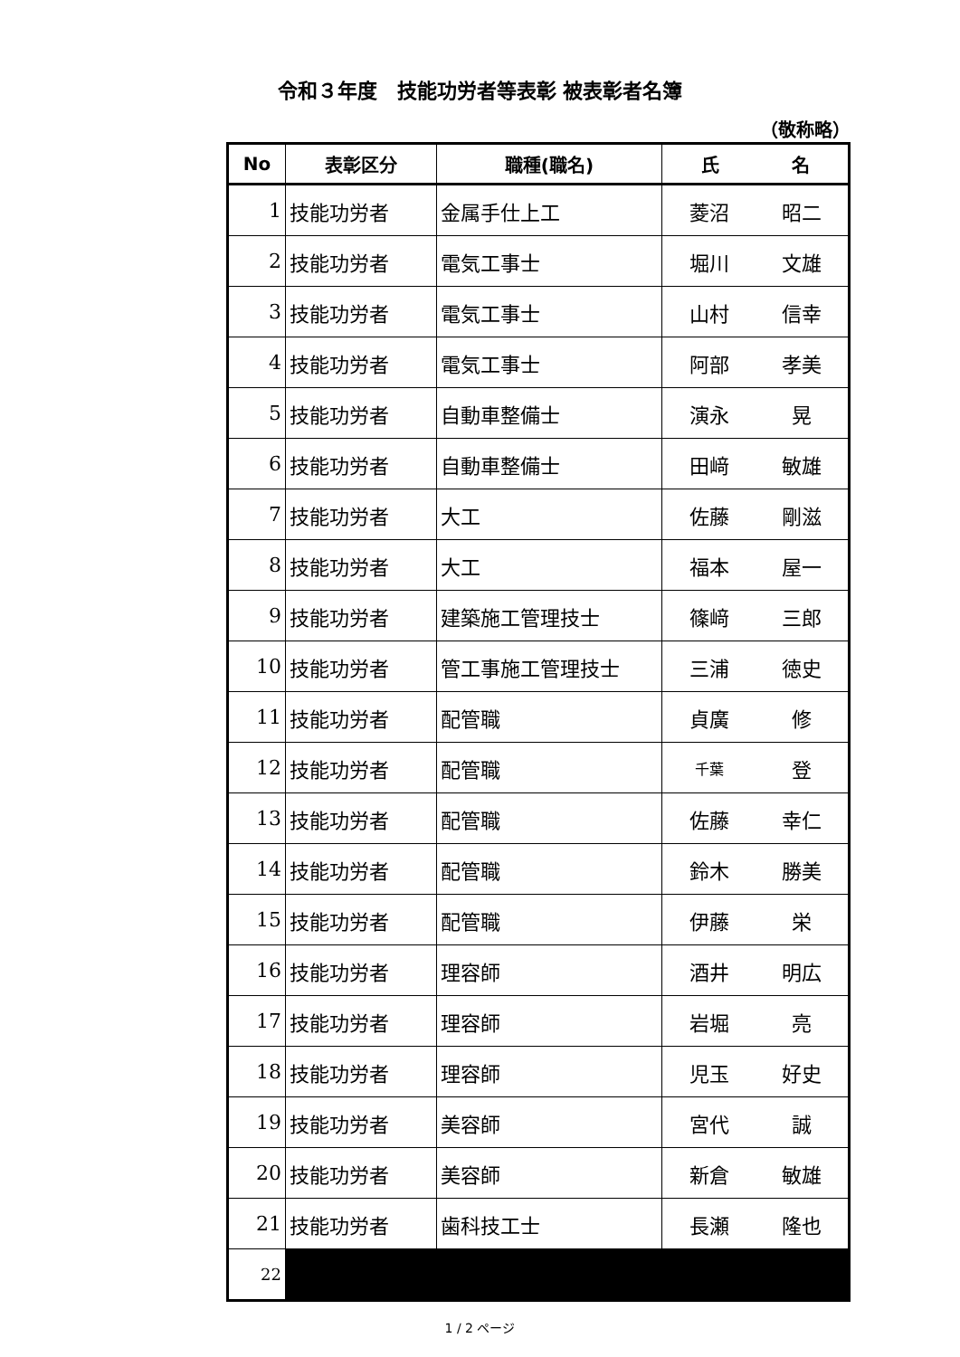令和３年度　技能功労者等表彰 被表彰者名簿
（敬称略）
| No | 表彰区分 | 職種(職名) | 氏 名 | |
| --- | --- | --- | --- | --- |
| 1 | 技能功労者 | 金属手仕上工 | 菱沼 | 昭二 |
| 2 | 技能功労者 | 電気工事士 | 堀川 | 文雄 |
| 3 | 技能功労者 | 電気工事士 | 山村 | 信幸 |
| 4 | 技能功労者 | 電気工事士 | 阿部 | 孝美 |
| 5 | 技能功労者 | 自動車整備士 | 演永 | 晃 |
| 6 | 技能功労者 | 自動車整備士 | 田﨑 | 敏雄 |
| 7 | 技能功労者 | 大工 | 佐藤 | 剛滋 |
| 8 | 技能功労者 | 大工 | 福本 | 屋一 |
| 9 | 技能功労者 | 建築施工管理技士 | 篠﨑 | 三郎 |
| 10 | 技能功労者 | 管工事施工管理技士 | 三浦 | 徳史 |
| 11 | 技能功労者 | 配管職 | 貞廣 | 修 |
| 12 | 技能功労者 | 配管職 | 千葉 | 登 |
| 13 | 技能功労者 | 配管職 | 佐藤 | 幸仁 |
| 14 | 技能功労者 | 配管職 | 鈴木 | 勝美 |
| 15 | 技能功労者 | 配管職 | 伊藤 | 栄 |
| 16 | 技能功労者 | 理容師 | 酒井 | 明広 |
| 17 | 技能功労者 | 理容師 | 岩堀 | 亮 |
| 18 | 技能功労者 | 理容師 | 児玉 | 好史 |
| 19 | 技能功労者 | 美容師 | 宮代 | 誠 |
| 20 | 技能功労者 | 美容師 | 新倉 | 敏雄 |
| 21 | 技能功労者 | 歯科技工士 | 長瀬 | 隆也 |
| 22 | | | | |
1 / 2 ページ